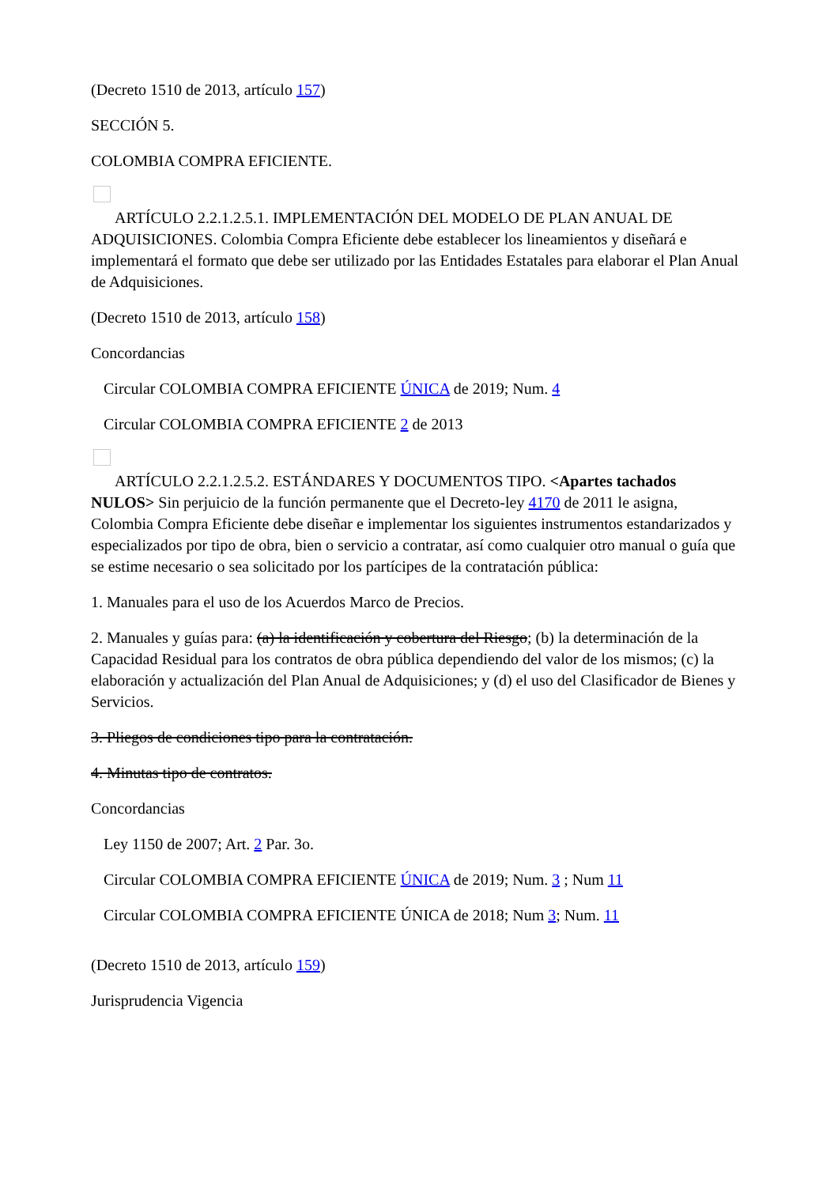(Decreto 1510 de 2013, artículo 157)
SECCIÓN 5.
COLOMBIA COMPRA EFICIENTE.
ARTÍCULO 2.2.1.2.5.1. IMPLEMENTACIÓN DEL MODELO DE PLAN ANUAL DE ADQUISICIONES. Colombia Compra Eficiente debe establecer los lineamientos y diseñará e implementará el formato que debe ser utilizado por las Entidades Estatales para elaborar el Plan Anual de Adquisiciones.
(Decreto 1510 de 2013, artículo 158)
Concordancias
Circular COLOMBIA COMPRA EFICIENTE ÚNICA de 2019; Num. 4
Circular COLOMBIA COMPRA EFICIENTE 2 de 2013
ARTÍCULO 2.2.1.2.5.2. ESTÁNDARES Y DOCUMENTOS TIPO. <Apartes tachados NULOS> Sin perjuicio de la función permanente que el Decreto-ley 4170 de 2011 le asigna, Colombia Compra Eficiente debe diseñar e implementar los siguientes instrumentos estandarizados y especializados por tipo de obra, bien o servicio a contratar, así como cualquier otro manual o guía que se estime necesario o sea solicitado por los partícipes de la contratación pública:
1. Manuales para el uso de los Acuerdos Marco de Precios.
2. Manuales y guías para: (a) la identificación y cobertura del Riesgo; (b) la determinación de la Capacidad Residual para los contratos de obra pública dependiendo del valor de los mismos; (c) la elaboración y actualización del Plan Anual de Adquisiciones; y (d) el uso del Clasificador de Bienes y Servicios.
3. Pliegos de condiciones tipo para la contratación.
4. Minutas tipo de contratos.
Concordancias
Ley 1150 de 2007; Art. 2 Par. 3o.
Circular COLOMBIA COMPRA EFICIENTE ÚNICA de 2019; Num. 3 ; Num 11
Circular COLOMBIA COMPRA EFICIENTE ÚNICA de 2018; Num 3; Num. 11
(Decreto 1510 de 2013, artículo 159)
Jurisprudencia Vigencia